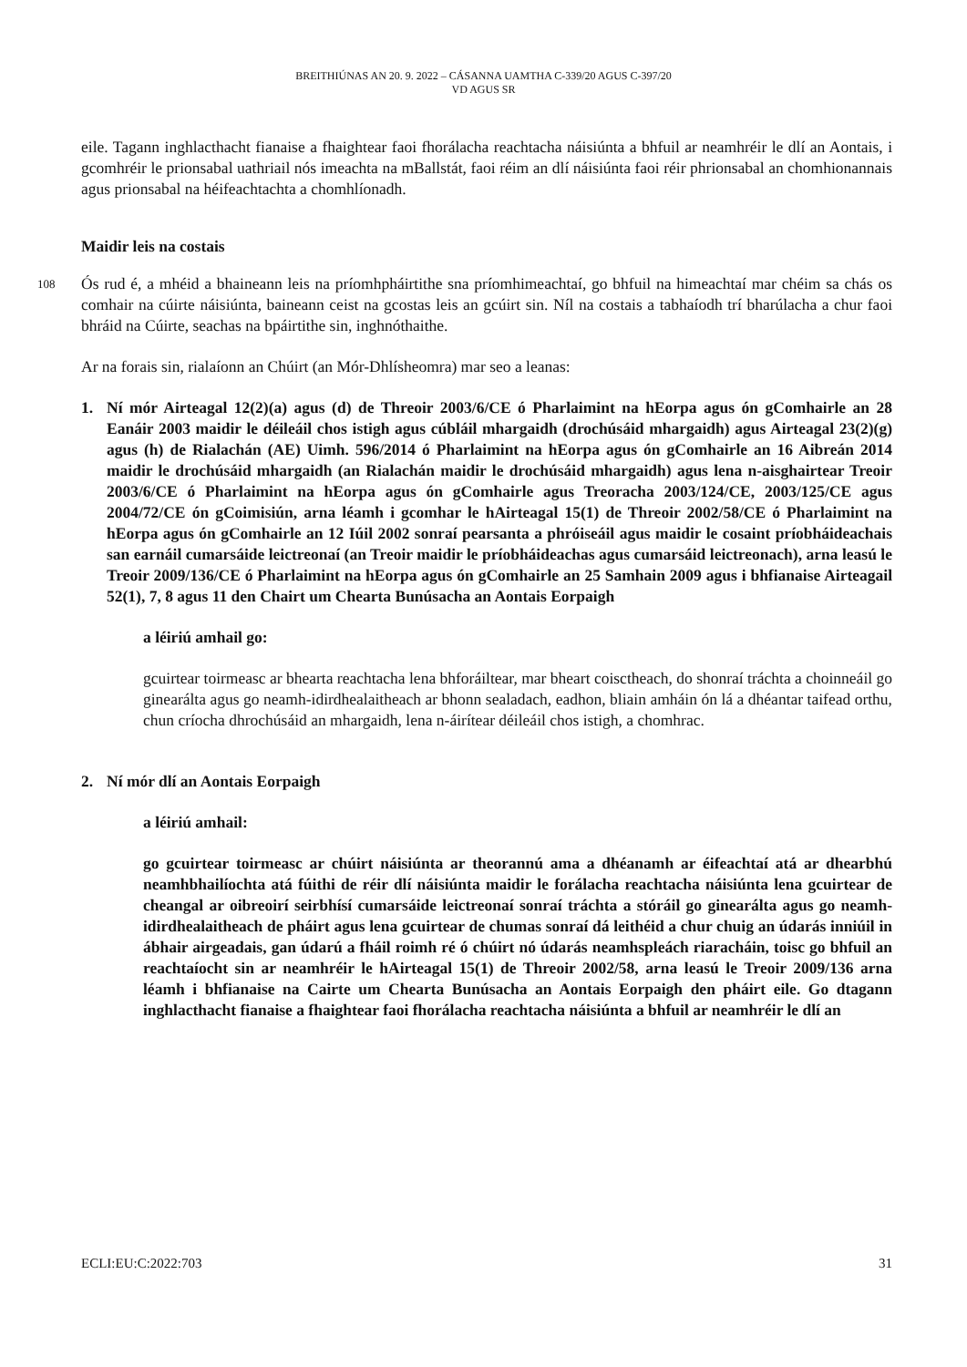BREITHIÚNAS AN 20. 9. 2022 – CÁSANNA UAMTHA C-339/20 AGUS C-397/20
VD AGUS SR
eile. Tagann inghlacthacht fianaise a fhaightear faoi fhorálacha reachtacha náisiúnta a bhfuil ar neamhréir le dlí an Aontais, i gcomhréir le prionsabal uathriail nós imeachta na mBallstát, faoi réim an dlí náisiúnta faoi réir phrionsabal an chomhionannais agus prionsabal na héifeachtachta a chomhlíonadh.
Maidir leis na costais
108 Ós rud é, a mhéid a bhaineann leis na príomhpháirtithe sna príomhimeachtaí, go bhfuil na himeachtaí mar chéim sa chás os comhair na cúirte náisiúnta, baineann ceist na gcostas leis an gcúirt sin. Níl na costais a tabhaíodh trí bharúlacha a chur faoi bhráid na Cúirte, seachas na bpáirtithe sin, inghnóthaithe.
Ar na forais sin, rialaíonn an Chúirt (an Mór-Dhlísheomra) mar seo a leanas:
1. Ní mór Airteagal 12(2)(a) agus (d) de Threoir 2003/6/CE ó Pharlaimint na hEorpa agus ón gComhairle an 28 Eanáir 2003 maidir le déileáil chos istigh agus cúbláil mhargaidh (drochúsáid mhargaidh) agus Airteagal 23(2)(g) agus (h) de Rialachán (AE) Uimh. 596/2014 ó Pharlaimint na hEorpa agus ón gComhairle an 16 Aibreán 2014 maidir le drochúsáid mhargaidh (an Rialachán maidir le drochúsáid mhargaidh) agus lena n-aisghairtear Treoir 2003/6/CE ó Pharlaimint na hEorpa agus ón gComhairle agus Treoracha 2003/124/CE, 2003/125/CE agus 2004/72/CE ón gCoimisiún, arna léamh i gcomhar le hAirteagal 15(1) de Threoir 2002/58/CE ó Pharlaimint na hEorpa agus ón gComhairle an 12 Iúil 2002 sonraí pearsanta a phróiseáil agus maidir le cosaint príobháideachais san earnáil cumarsáide leictreonaí (an Treoir maidir le príobháideachas agus cumarsáid leictreonach), arna leasú le Treoir 2009/136/CE ó Pharlaimint na hEorpa agus ón gComhairle an 25 Samhain 2009 agus i bhfianaise Airteagail 52(1), 7, 8 agus 11 den Chairt um Chearta Bunúsacha an Aontais Eorpaigh
a léiriú amhail go:
gcuirtear toirmeasc ar bhearta reachtacha lena bhforáiltear, mar bheart coisctheach, do shonraí tráchta a choinneáil go ginearálta agus go neamh-idirdhealaitheach ar bhonn sealadach, eadhon, bliain amháin ón lá a dhéantar taifead orthu, chun críocha dhrochúsáid an mhargaidh, lena n-áirítear déileáil chos istigh, a chomhrac.
2. Ní mór dlí an Aontais Eorpaigh
a léiriú amhail:
go gcuirtear toirmeasc ar chúirt náisiúnta ar theorannú ama a dhéanamh ar éifeachtaí atá ar dhearbhú neamhbhailíochta atá fúithi de réir dlí náisiúnta maidir le forálacha reachtacha náisiúnta lena gcuirtear de cheangal ar oibreoirí seirbhísí cumarsáide leictreonaí sonraí tráchta a stóráil go ginearálta agus go neamh-idirdhealaitheach de pháirt agus lena gcuirtear de chumas sonraí dá leithéid a chur chuig an údarás inniúil in ábhair airgeadais, gan údarú a fháil roimh ré ó chúirt nó údarás neamhspleách riaracháin, toisc go bhfuil an reachtaíocht sin ar neamhréir le hAirteagal 15(1) de Threoir 2002/58, arna leasú le Treoir 2009/136 arna léamh i bhfianaise na Cairte um Chearta Bunúsacha an Aontais Eorpaigh den pháirt eile. Go dtagann inghlacthacht fianaise a fhaightear faoi fhorálacha reachtacha náisiúnta a bhfuil ar neamhréir le dlí an
ECLI:EU:C:2022:703 31